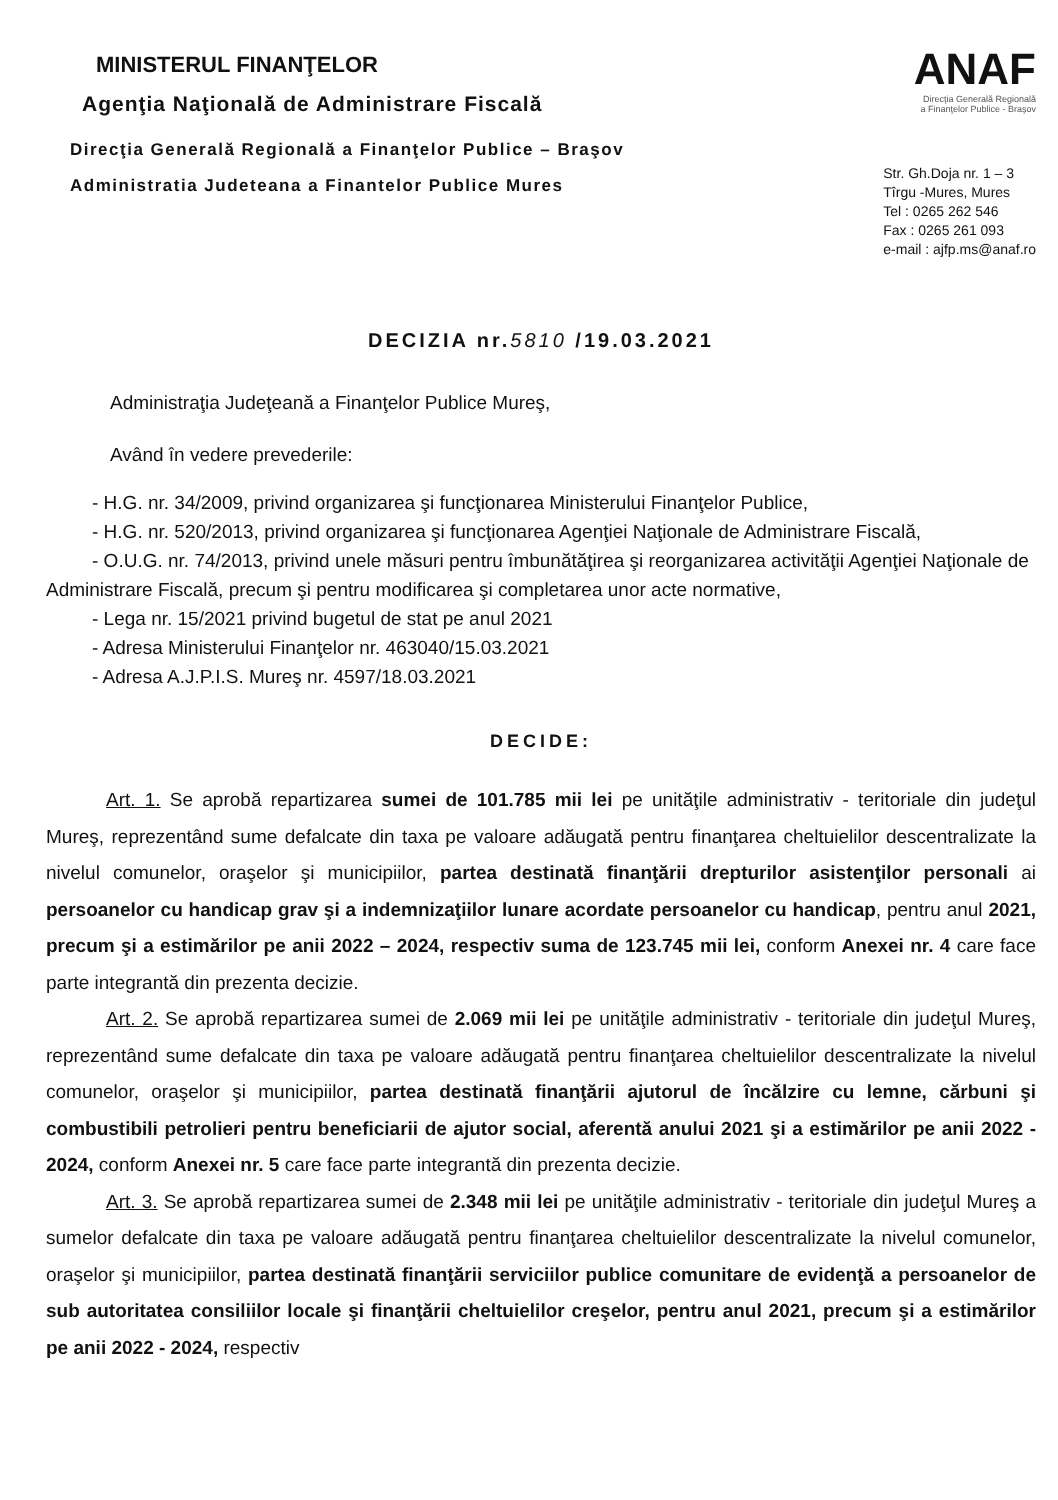MINISTERUL FINANŢELOR
Agenţia Naţională de Administrare Fiscală
Direcţia Generală Regională a Finanţelor Publice – Braşov
Administratia Judeteana a Finantelor Publice Mures
ANAF
Direcţia Generală Regională
a Finanţelor Publice - Braşov
Str. Gh.Doja nr. 1 – 3
Tîrgu -Mures, Mures
Tel : 0265 262 546
Fax : 0265 261 093
e-mail : ajfp.ms@anaf.ro
DECIZIA nr.5810 /19.03.2021
Administraţia Judeţeană a Finanţelor Publice Mureş,
Având în vedere prevederile:
- H.G. nr. 34/2009, privind organizarea şi funcţionarea Ministerului Finanţelor Publice,
- H.G. nr. 520/2013, privind organizarea şi funcţionarea Agenţiei Naţionale de Administrare Fiscală,
- O.U.G. nr. 74/2013, privind unele măsuri pentru îmbunătăţirea şi reorganizarea activităţii Agenţiei Naţionale de Administrare Fiscală, precum şi pentru modificarea şi completarea unor acte normative,
- Lega nr. 15/2021 privind bugetul de stat pe anul 2021
- Adresa Ministerului Finanţelor nr. 463040/15.03.2021
- Adresa A.J.P.I.S. Mureş nr. 4597/18.03.2021
DECIDE:
Art. 1. Se aprobă repartizarea sumei de 101.785 mii lei pe unităţile administrativ - teritoriale din judeţul Mureş, reprezentând sume defalcate din taxa pe valoare adăugată pentru finanţarea cheltuielilor descentralizate la nivelul comunelor, oraşelor şi municipiilor, partea destinată finanţării drepturilor asistenţilor personali ai persoanelor cu handicap grav şi a indemnizaţiilor lunare acordate persoanelor cu handicap, pentru anul 2021, precum şi a estimărilor pe anii 2022 – 2024, respectiv suma de 123.745 mii lei, conform Anexei nr. 4 care face parte integrantă din prezenta decizie.
Art. 2. Se aprobă repartizarea sumei de 2.069 mii lei pe unităţile administrativ - teritoriale din judeţul Mureş, reprezentând sume defalcate din taxa pe valoare adăugată pentru finanţarea cheltuielilor descentralizate la nivelul comunelor, oraşelor şi municipiilor, partea destinată finanţării ajutorul de încălzire cu lemne, cărbuni şi combustibili petrolieri pentru beneficiarii de ajutor social, aferentă anului 2021 şi a estimărilor pe anii 2022 - 2024, conform Anexei nr. 5 care face parte integrantă din prezenta decizie.
Art. 3. Se aprobă repartizarea sumei de 2.348 mii lei pe unităţile administrativ - teritoriale din judeţul Mureş a sumelor defalcate din taxa pe valoare adăugată pentru finanţarea cheltuielilor descentralizate la nivelul comunelor, oraşelor şi municipiilor, partea destinată finanţării serviciilor publice comunitare de evidenţă a persoanelor de sub autoritatea consiliilor locale şi finanţării cheltuielilor creşelor, pentru anul 2021, precum şi a estimărilor pe anii 2022 - 2024, respectiv